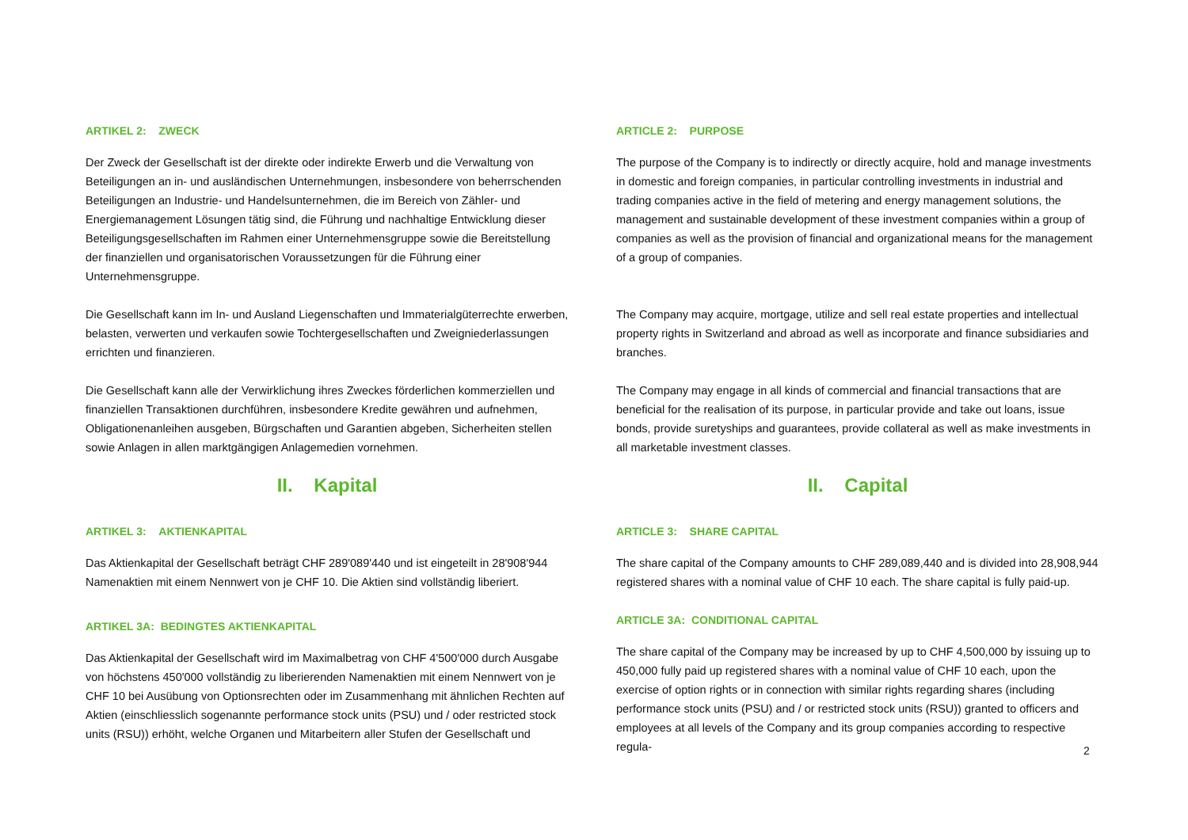ARTIKEL 2: ZWECK
Der Zweck der Gesellschaft ist der direkte oder indirekte Erwerb und die Verwaltung von Beteiligungen an in- und ausländischen Unternehmungen, insbesondere von beherrschenden Beteiligungen an Industrie- und Handelsunternehmen, die im Bereich von Zähler- und Energiemanagement Lösungen tätig sind, die Führung und nachhaltige Entwicklung dieser Beteiligungsgesellschaften im Rahmen einer Unternehmensgruppe sowie die Bereitstellung der finanziellen und organisatorischen Voraussetzungen für die Führung einer Unternehmensgruppe.
Die Gesellschaft kann im In- und Ausland Liegenschaften und Immaterialgüterrechte erwerben, belasten, verwerten und verkaufen sowie Tochtergesellschaften und Zweigniederlassungen errichten und finanzieren.
Die Gesellschaft kann alle der Verwirklichung ihres Zweckes förderlichen kommerziellen und finanziellen Transaktionen durchführen, insbesondere Kredite gewähren und aufnehmen, Obligationenanleihen ausgeben, Bürgschaften und Garantien abgeben, Sicherheiten stellen sowie Anlagen in allen marktgängigen Anlagemedien vornehmen.
II. Kapital
ARTIKEL 3: AKTIENKAPITAL
Das Aktienkapital der Gesellschaft beträgt CHF 289'089'440 und ist eingeteilt in 28'908'944 Namenaktien mit einem Nennwert von je CHF 10. Die Aktien sind vollständig liberiert.
ARTIKEL 3A: BEDINGTES AKTIENKAPITAL
Das Aktienkapital der Gesellschaft wird im Maximalbetrag von CHF 4'500'000 durch Ausgabe von höchstens 450'000 vollständig zu liberierenden Namenaktien mit einem Nennwert von je CHF 10 bei Ausübung von Optionsrechten oder im Zusammenhang mit ähnlichen Rechten auf Aktien (einschliesslich sogenannte performance stock units (PSU) und / oder restricted stock units (RSU)) erhöht, welche Organen und Mitarbeitern aller Stufen der Gesellschaft und
ARTICLE 2: PURPOSE
The purpose of the Company is to indirectly or directly acquire, hold and manage investments in domestic and foreign companies, in particular controlling investments in industrial and trading companies active in the field of metering and energy management solutions, the management and sustainable development of these investment companies within a group of companies as well as the provision of financial and organizational means for the management of a group of companies.
The Company may acquire, mortgage, utilize and sell real estate properties and intellectual property rights in Switzerland and abroad as well as incorporate and finance subsidiaries and branches.
The Company may engage in all kinds of commercial and financial transactions that are beneficial for the realisation of its purpose, in particular provide and take out loans, issue bonds, provide suretyships and guarantees, provide collateral as well as make investments in all marketable investment classes.
II. Capital
ARTICLE 3: SHARE CAPITAL
The share capital of the Company amounts to CHF 289,089,440 and is divided into 28,908,944 registered shares with a nominal value of CHF 10 each. The share capital is fully paid-up.
ARTICLE 3A: CONDITIONAL CAPITAL
The share capital of the Company may be increased by up to CHF 4,500,000 by issuing up to 450,000 fully paid up registered shares with a nominal value of CHF 10 each, upon the exercise of option rights or in connection with similar rights regarding shares (including performance stock units (PSU) and / or restricted stock units (RSU)) granted to officers and employees at all levels of the Company and its group companies according to respective regula-
2